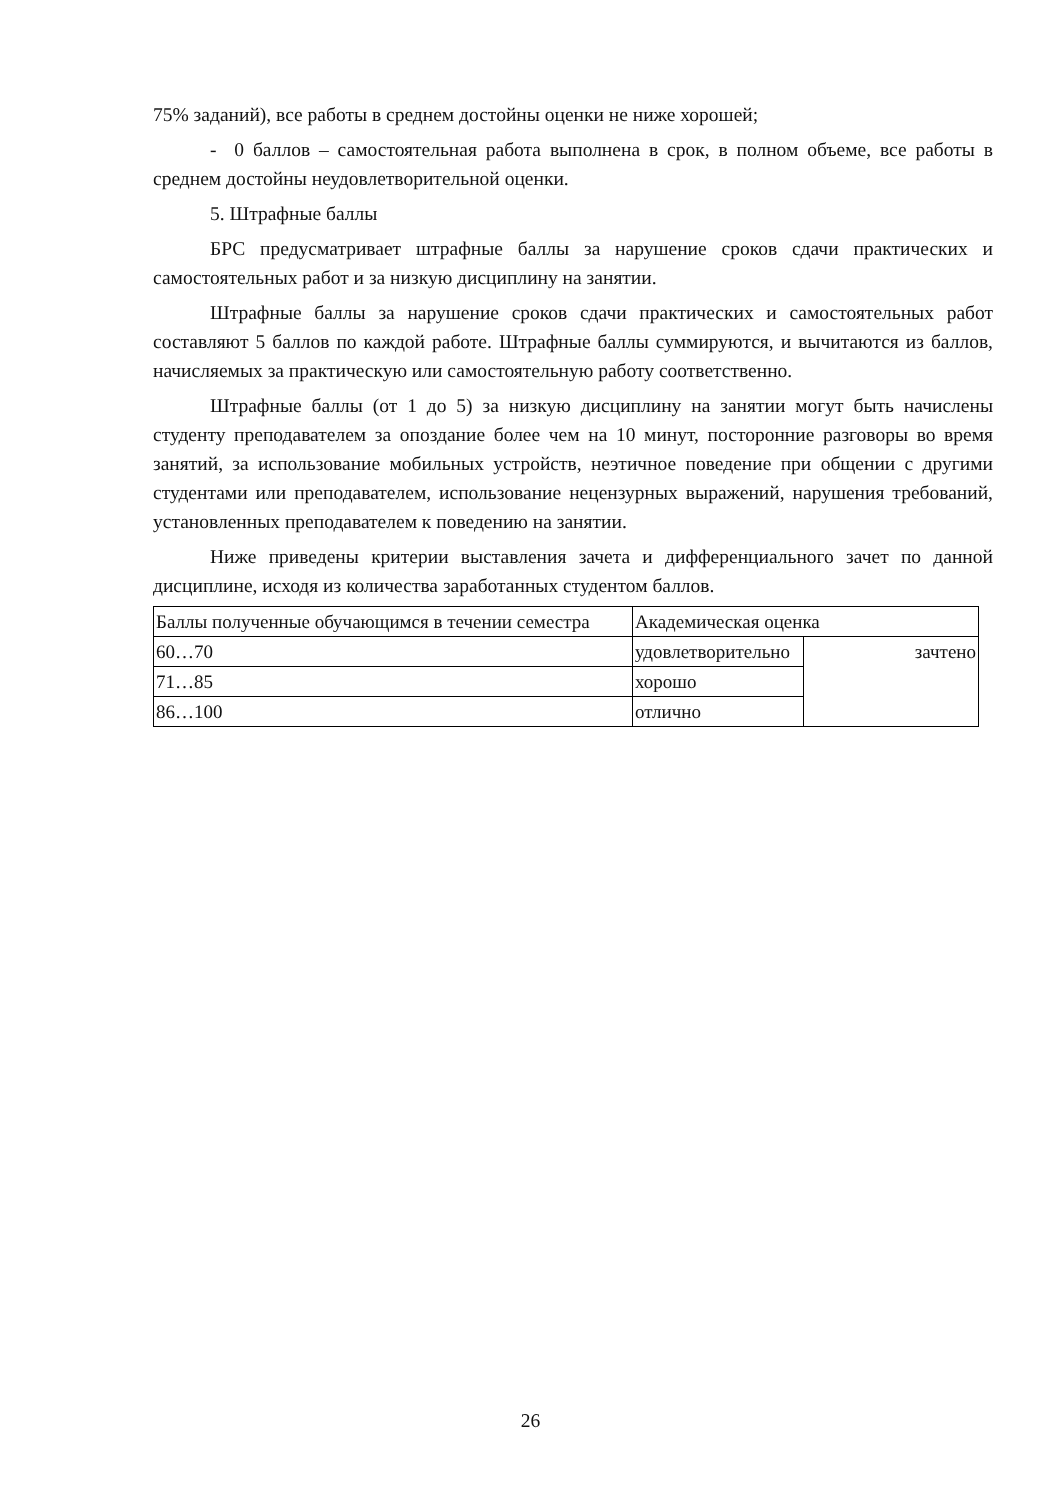75% заданий), все работы в среднем достойны оценки не ниже хорошей;
- 0 баллов – самостоятельная работа выполнена в срок, в полном объеме, все работы в среднем достойны неудовлетворительной оценки.
5. Штрафные баллы
БРС предусматривает штрафные баллы за нарушение сроков сдачи практических и самостоятельных работ и за низкую дисциплину на занятии.
Штрафные баллы за нарушение сроков сдачи практических и самостоятельных работ составляют 5 баллов по каждой работе. Штрафные баллы суммируются, и вычитаются из баллов, начисляемых за практическую или самостоятельную работу соответственно.
Штрафные баллы (от 1 до 5) за низкую дисциплину на занятии могут быть начислены студенту преподавателем за опоздание более чем на 10 минут, посторонние разговоры во время занятий, за использование мобильных устройств, неэтичное поведение при общении с другими студентами или преподавателем, использование нецензурных выражений, нарушения требований, установленных преподавателем к поведению на занятии.
Ниже приведены критерии выставления зачета и дифференциального зачет по данной дисциплине, исходя из количества заработанных студентом баллов.
| Баллы полученные обучающимся в течении семестра | Академическая оценка | |
| 60…70 | удовлетворительно | зачтено |
| 71…85 | хорошо | |
| 86…100 | отлично | |
26